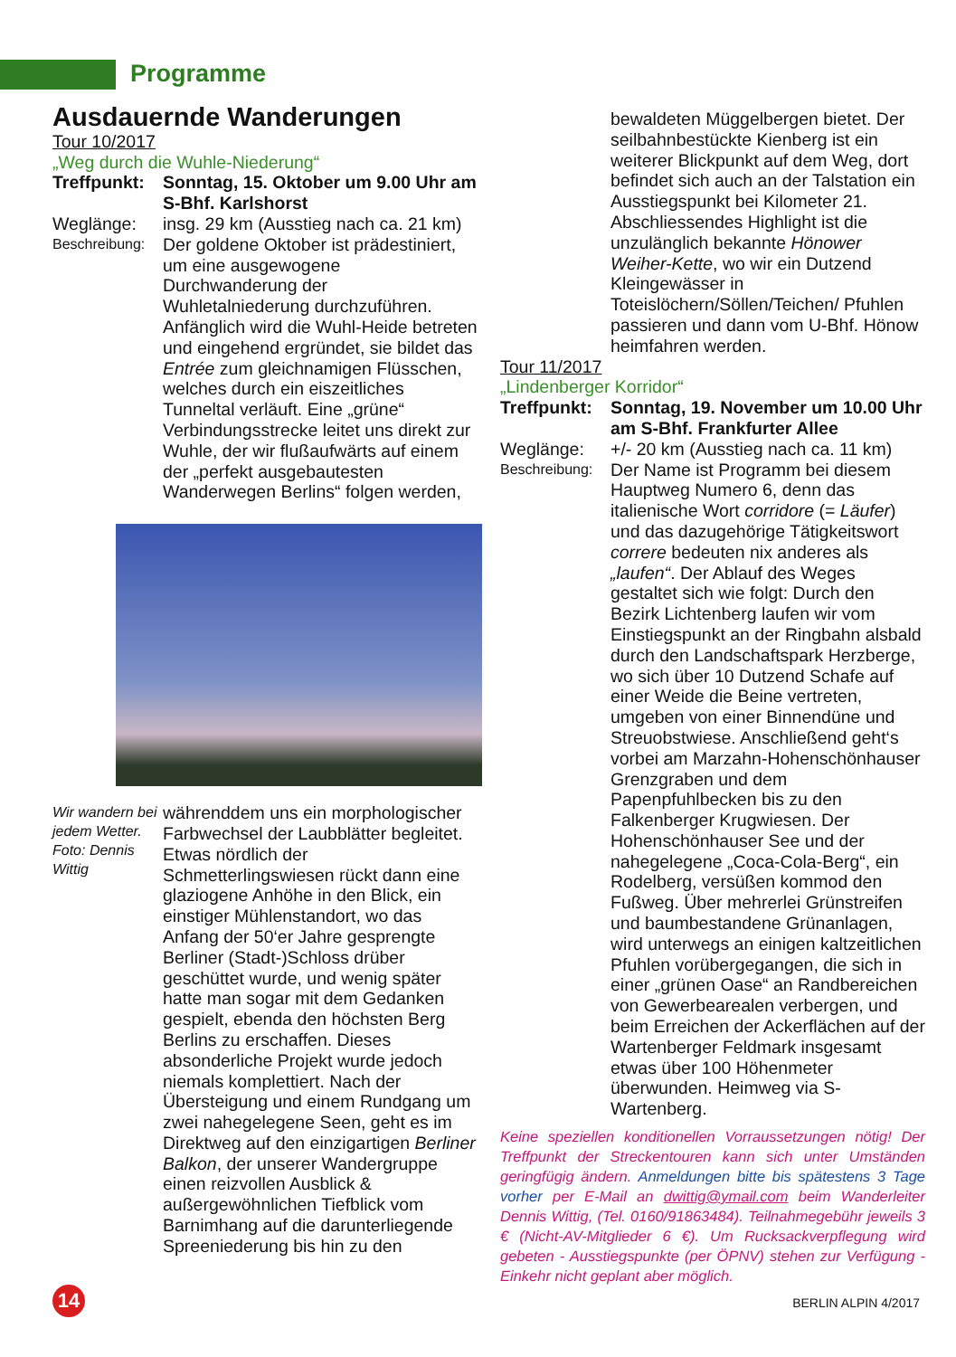Programme
Ausdauernde Wanderungen
Tour 10/2017
„Weg durch die Wuhle-Niederung“
Treffpunkt: Sonntag, 15. Oktober um 9.00 Uhr am S-Bhf. Karlshorst
Weglänge: insg. 29 km (Ausstieg nach ca. 21 km)
Beschreibung: Der goldene Oktober ist prädestiniert, um eine ausgewogene Durchwanderung der Wuhletalniederung durchzuführen. Anfänglich wird die Wuhl-Heide betreten und eingehend ergründet, sie bildet das Entrée zum gleichnamigen Flüsschen, welches durch ein eiszeitliches Tunneltal verläuft. Eine „grüne“ Verbindungsstrecke leitet uns direkt zur Wuhle, der wir flußaufwärts auf einem der „perfekt ausgebautesten Wanderwegen Berlins“ folgen werden,
Wir wandern bei jedem Wetter. Foto: Dennis Wittig währenddem uns ein morphologischer Farbwechsel der Laubblätter begleitet. Etwas nördlich der Schmetterlingswiesen rückt dann eine glaziogene Anhöhe in den Blick, ein einstiger Mühlenstandort, wo das Anfang der 50‘er Jahre gesprengte Berliner (Stadt-)Schloss drüber geschüttet wurde, und wenig später hatte man sogar mit dem Gedanken gespielt, ebenda den höchsten Berg Berlins zu erschaffen. Dieses absonderliche Projekt wurde jedoch niemals komplettiert. Nach der Übersteigung und einem Rundgang um zwei nahegelegene Seen, geht es im Direktweg auf den einzigartigen Berliner Balkon, der unserer Wandergruppe einen reizvollen Ausblick & außergewöhnlichen Tiefblick vom Barnimhang auf die darunterliegende Spreeniederung bis hin zu den
bewaldeten Müggelbergen bietet. Der seilbahnbestückte Kienberg ist ein weiterer Blickpunkt auf dem Weg, dort befindet sich auch an der Talstation ein Ausstiegspunkt bei Kilometer 21. Abschliessendes Highlight ist die unzulänglich bekannte Hönower Weiher-Kette, wo wir ein Dutzend Kleingewässer in Toteislöchern/Söllen/Teichen/ Pfuhlen passieren und dann vom U-Bhf. Hönow heimfahren werden.
Tour 11/2017
„Lindenberger Korridor“
Treffpunkt: Sonntag, 19. November um 10.00 Uhr am S-Bhf. Frankfurter Allee
Weglänge: +/- 20 km (Ausstieg nach ca. 11 km)
Beschreibung: Der Name ist Programm bei diesem Hauptweg Numero 6, denn das italienische Wort corridore (= Läufer) und das dazugehörige Tätigkeitswort correre bedeuten nix anderes als „laufen“. Der Ablauf des Weges gestaltet sich wie folgt: Durch den Bezirk Lichtenberg laufen wir vom Einstiegspunkt an der Ringbahn alsbald durch den Landschaftspark Herzberge, wo sich über 10 Dutzend Schafe auf einer Weide die Beine vertreten, umgeben von einer Binnendüne und Streuobstwiese. Anschließend geht‘s vorbei am Marzahn-Hohenschönhauser Grenzgraben und dem Papenpfuhlbecken bis zu den Falkenberger Krugwiesen. Der Hohenschönhauser See und der nahegelegene „Coca-Cola-Berg“, ein Rodelberg, versüßen kommod den Fußweg. Über mehrerlei Grünstreifen und baumbestandene Grünanlagen, wird unterwegs an einigen kaltzeitlichen Pfuhlen vorübergegangen, die sich in einer „grünen Oase“ an Randbereichen von Gewerbearealen verbergen, und beim Erreichen der Ackerflächen auf der Wartenberger Feldmark insgesamt etwas über 100 Höhenmeter überwunden. Heimweg via S-Wartenberg.
Keine speziellen konditionellen Vorraussetzungen nötig! Der Treffpunkt der Streckentouren kann sich unter Umständen geringfügig ändern. Anmeldungen bitte bis spätestens 3 Tage vorher per E-Mail an dwittig@ymail.com beim Wanderleiter Dennis Wittig, (Tel. 0160/91863484). Teilnahmegebühr jeweils 3 € (Nicht-AV-Mitglieder 6 €). Um Rucksackverpflegung wird gebeten - Ausstiegspunkte (per ÖPNV) stehen zur Verfügung - Einkehr nicht geplant aber möglich.
14 BERLIN ALPIN 4/2017